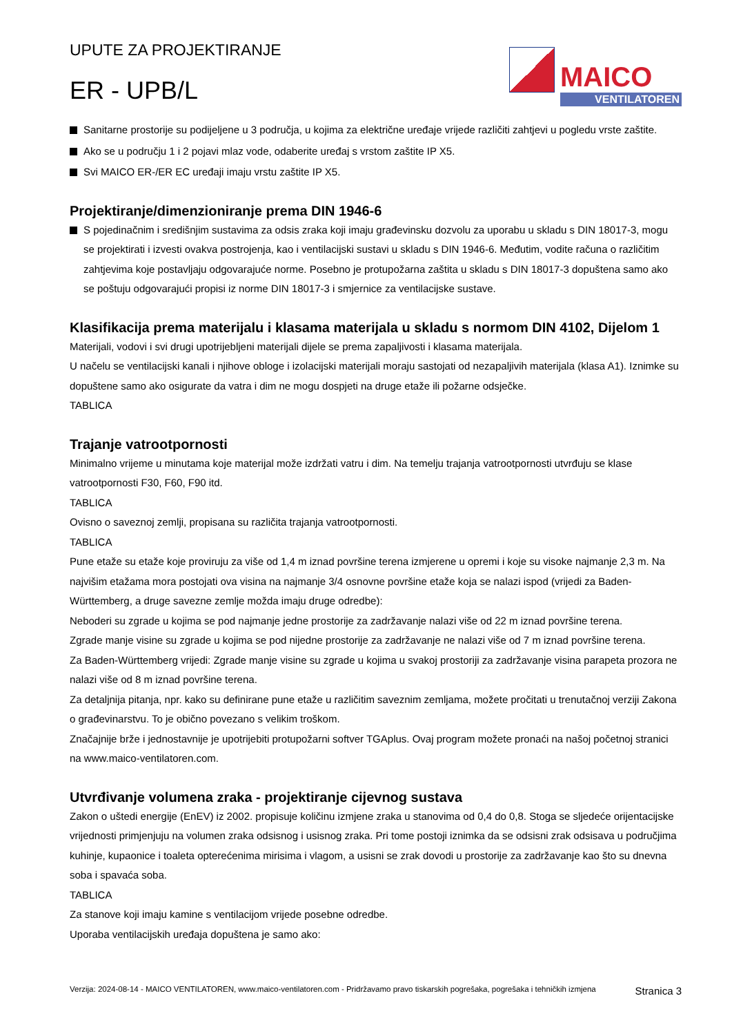UPUTE ZA PROJEKTIRANJE
ER - UPB/L
MAICO
VENTILATOREN
Sanitarne prostorije su podijeljene u 3 područja, u kojima za električne uređaje vrijede različiti zahtjevi u pogledu vrste zaštite.
Ako se u području 1 i 2 pojavi mlaz vode, odaberite uređaj s vrstom zaštite IP X5.
Svi MAICO ER-/ER EC uređaji imaju vrstu zaštite IP X5.
Projektiranje/dimenzioniranje prema DIN 1946-6
S pojedinačnim i središnjim sustavima za odsis zraka koji imaju građevinsku dozvolu za uporabu u skladu s DIN 18017-3, mogu se projektirati i izvesti ovakva postrojenja, kao i ventilacijski sustavi u skladu s DIN 1946-6. Međutim, vodite računa o različitim zahtjevima koje postavljaju odgovarajuće norme. Posebno je protupožarna zaštita u skladu s DIN 18017-3 dopuštena samo ako se poštuju odgovarajući propisi iz norme DIN 18017-3 i smjernice za ventilacijske sustave.
Klasifikacija prema materijalu i klasama materijala u skladu s normom DIN 4102, Dijelom 1
Materijali, vodovi i svi drugi upotrijebljeni materijali dijele se prema zapaljivosti i klasama materijala.
U načelu se ventilacijski kanali i njihove obloge i izolacijski materijali moraju sastojati od nezapaljivih materijala (klasa A1). Iznimke su dopuštene samo ako osigurate da vatra i dim ne mogu dospjeti na druge etaže ili požarne odsječke.
TABLICA
Trajanje vatrootpornosti
Minimalno vrijeme u minutama koje materijal može izdržati vatru i dim. Na temelju trajanja vatrootpornosti utvrđuju se klase vatrootpornosti F30, F60, F90 itd.
TABLICA
Ovisno o saveznoj zemlji, propisana su različita trajanja vatrootpornosti.
TABLICA
Pune etaže su etaže koje proviruju za više od 1,4 m iznad površine terena izmjerene u opremi i koje su visoke najmanje 2,3 m. Na najvišim etažama mora postojati ova visina na najmanje 3/4 osnovne površine etaže koja se nalazi ispod (vrijedi za Baden-Württemberg, a druge savezne zemlje možda imaju druge odredbe):
Neboderi su zgrade u kojima se pod najmanje jedne prostorije za zadržavanje nalazi više od 22 m iznad površine terena.
Zgrade manje visine su zgrade u kojima se pod nijedne prostorije za zadržavanje ne nalazi više od 7 m iznad površine terena.
Za Baden-Württemberg vrijedi: Zgrade manje visine su zgrade u kojima u svakoj prostoriji za zadržavanje visina parapeta prozora ne nalazi više od 8 m iznad površine terena.
Za detaljnija pitanja, npr. kako su definirane pune etaže u različitim saveznim zemljama, možete pročitati u trenutačnoj verziji Zakona o građevinarstvu. To je obično povezano s velikim troškom.
Značajnije brže i jednostavnije je upotrijebiti protupožarni softver TGAplus. Ovaj program možete pronaći na našoj početnoj stranici na www.maico-ventilatoren.com.
Utvrđivanje volumena zraka - projektiranje cijevnog sustava
Zakon o uštedi energije (EnEV) iz 2002. propisuje količinu izmjene zraka u stanovima od 0,4 do 0,8. Stoga se sljedeće orijentacijske vrijednosti primjenjuju na volumen zraka odsisnog i usisnog zraka. Pri tome postoji iznimka da se odsisni zrak odsisava u područjima kuhinje, kupaonice i toaleta opterećenima mirisima i vlagom, a usisni se zrak dovodi u prostorije za zadržavanje kao što su dnevna soba i spavaća soba.
TABLICA
Za stanove koji imaju kamine s ventilacijom vrijede posebne odredbe.
Uporaba ventilacijskih uređaja dopuštena je samo ako:
Verzija: 2024-08-14 - MAICO VENTILATOREN, www.maico-ventilatoren.com - Pridržavamo pravo tiskarskih pogrešaka, pogrešaka i tehničkih izmjena
Stranica 3